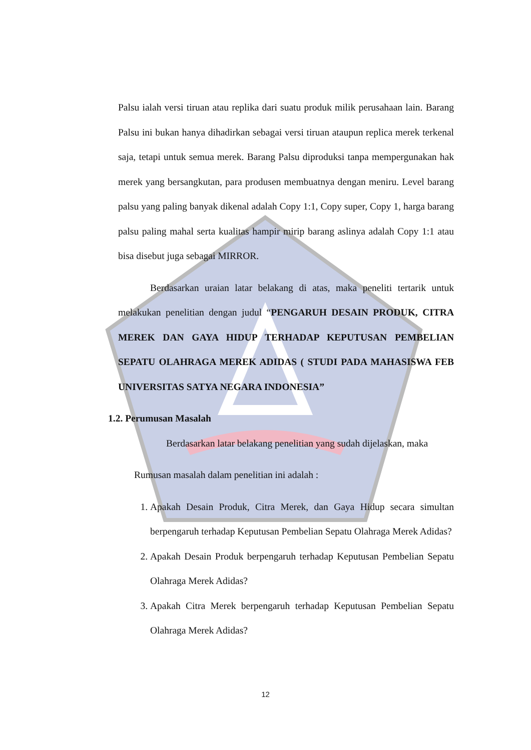Palsu ialah versi tiruan atau replika dari suatu produk milik perusahaan lain. Barang Palsu ini bukan hanya dihadirkan sebagai versi tiruan ataupun replica merek terkenal saja, tetapi untuk semua merek. Barang Palsu diproduksi tanpa mempergunakan hak merek yang bersangkutan, para produsen membuatnya dengan meniru. Level barang palsu yang paling banyak dikenal adalah Copy 1:1, Copy super, Copy 1, harga barang palsu paling mahal serta kualitas hampir mirip barang aslinya adalah Copy 1:1 atau bisa disebut juga sebagai MIRROR.
Berdasarkan uraian latar belakang di atas, maka peneliti tertarik untuk melakukan penelitian dengan judul “PENGARUH DESAIN PRODUK, CITRA MEREK DAN GAYA HIDUP TERHADAP KEPUTUSAN PEMBELIAN SEPATU OLAHRAGA MEREK ADIDAS ( STUDI PADA MAHASISWA FEB UNIVERSITAS SATYA NEGARA INDONESIA”
1.2. Perumusan Masalah
Berdasarkan latar belakang penelitian yang sudah dijelaskan, maka
Rumusan masalah dalam penelitian ini adalah :
1. Apakah Desain Produk, Citra Merek, dan Gaya Hidup secara simultan berpengaruh terhadap Keputusan Pembelian Sepatu Olahraga Merek Adidas?
2. Apakah Desain Produk berpengaruh terhadap Keputusan Pembelian Sepatu Olahraga Merek Adidas?
3. Apakah Citra Merek berpengaruh terhadap Keputusan Pembelian Sepatu Olahraga Merek Adidas?
12